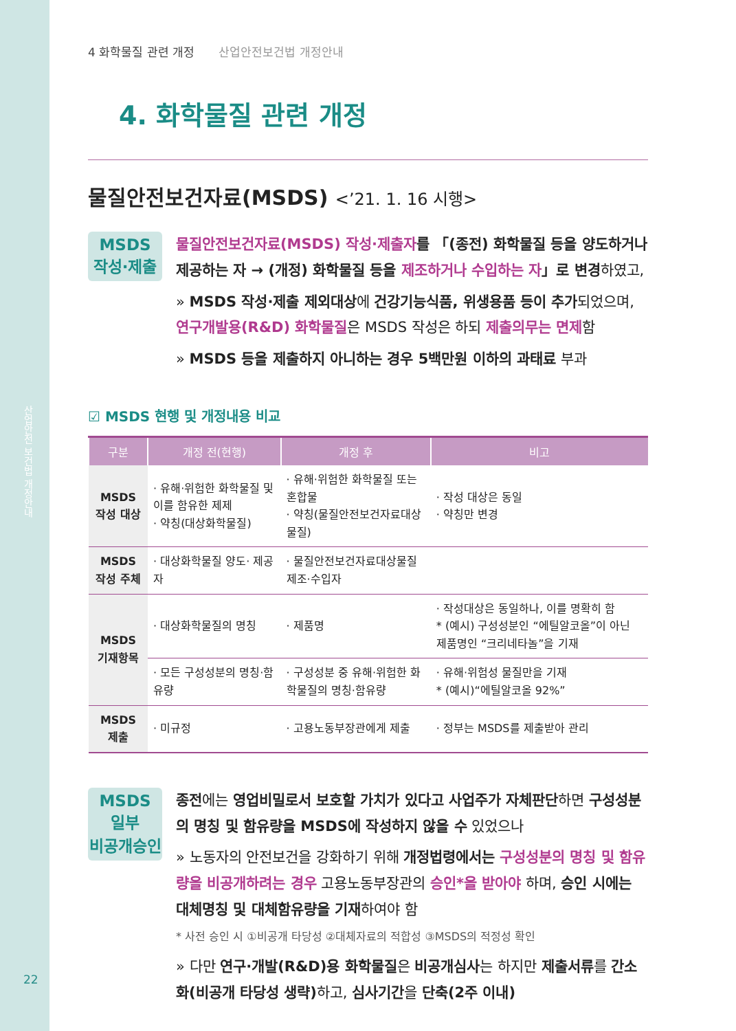산업안전 보건법 개정안내
22
4 화학물질 관련 개정 산업안전보건법 개정안내
4. 화학물질 관련 개정
물질안전보건자료(MSDS) <’21. 1. 16 시행>
MSDS
작성·제출
물질안전보건자료(MSDS) 작성·제출자를 「(종전) 화학물질 등을 양도하거나 제공하는 자 → (개정) 화학물질 등을 제조하거나 수입하는 자」로 변경하였고,
» MSDS 작성·제출 제외대상에 건강기능식품, 위생용품 등이 추가되었으며, 연구개발용(R&D) 화학물질은 MSDS 작성은 하되 제출의무는 면제함
» MSDS 등을 제출하지 아니하는 경우 5백만원 이하의 과태료 부과
☑ MSDS 현행 및 개정내용 비교
| 구분 | 개정 전(현행) | 개정 후 | 비고 |
| --- | --- | --- | --- |
| MSDS 작성 대상 | · 유해·위험한 화학물질 및 이를 함유한 제제 · 약칭(대상화학물질) | · 유해·위험한 화학물질 또는 혼합물 · 약칭(물질안전보건자료대상 물질) | · 작성 대상은 동일 · 약칭만 변경 |
| MSDS 작성 주체 | · 대상화학물질 양도· 제공자 | · 물질안전보건자료대상물질 제조·수입자 | |
| MSDS 기재항목 | · 대상화학물질의 명칭 | · 제품명 | · 작성대상은 동일하나, 이를 명확히 함 * (예시) 구성성분인 “에틸알코올”이 아닌 제품명인 “크리네타놀”을 기재 |
| | · 모든 구성성분의 명칭·함유량 | · 구성성분 중 유해·위험한 화학물질의 명칭·함유량 | · 유해·위험성 물질만을 기재 * (예시)“에틸알코올 92%” |
| MSDS 제출 | · 미규정 | · 고용노동부장관에게 제출 | · 정부는 MSDS를 제출받아 관리 |
MSDS
일부
비공개승인
종전에는 영업비밀로서 보호할 가치가 있다고 사업주가 자체판단하면 구성성분의 명칭 및 함유량을 MSDS에 작성하지 않을 수 있었으나
» 노동자의 안전보건을 강화하기 위해 개정법령에서는 구성성분의 명칭 및 함유량을 비공개하려는 경우 고용노동부장관의 승인*을 받아야 하며, 승인 시에는 대체명칭 및 대체함유량을 기재하여야 함
* 사전 승인 시 ①비공개 타당성 ②대체자료의 적합성 ③MSDS의 적정성 확인
» 다만 연구·개발(R&D)용 화학물질은 비공개심사는 하지만 제출서류를 간소화(비공개 타당성 생략) 하고, 심사기간을 단축(2주 이내)